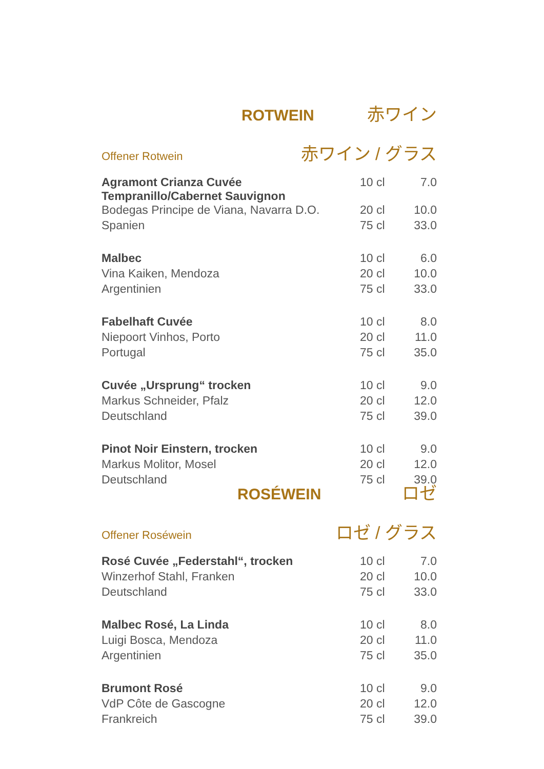ROTWEIN 赤ワイン
Offener Rotwein 赤ワイン / グラス
| Agramont Crianza Cuvée Tempranillo/Cabernet Sauvignon | 10 cl | 7.0 |
| Bodegas Principe de Viana, Navarra D.O. | 20 cl | 10.0 |
| Spanien | 75 cl | 33.0 |
| Malbec | 10 cl | 6.0 |
| Vina Kaiken, Mendoza | 20 cl | 10.0 |
| Argentinien | 75 cl | 33.0 |
| Fabelhaft Cuvée | 10 cl | 8.0 |
| Niepoort Vinhos, Porto | 20 cl | 11.0 |
| Portugal | 75 cl | 35.0 |
| Cuvée „Ursprung“ trocken | 10 cl | 9.0 |
| Markus Schneider, Pfalz | 20 cl | 12.0 |
| Deutschland | 75 cl | 39.0 |
| Pinot Noir Einstern, trocken | 10 cl | 9.0 |
| Markus Molitor, Mosel | 20 cl | 12.0 |
| Deutschland | 75 cl | 39.0 |
ROSÉWEIN ロゼ
Offener Roséwein ロゼ / グラス
| Rosé Cuvée „Federstahl“, trocken | 10 cl | 7.0 |
| Winzerhof Stahl, Franken | 20 cl | 10.0 |
| Deutschland | 75 cl | 33.0 |
| Malbec Rosé, La Linda | 10 cl | 8.0 |
| Luigi Bosca, Mendoza | 20 cl | 11.0 |
| Argentinien | 75 cl | 35.0 |
| Brumont Rosé | 10 cl | 9.0 |
| VdP Côte de Gascogne | 20 cl | 12.0 |
| Frankreich | 75 cl | 39.0 |